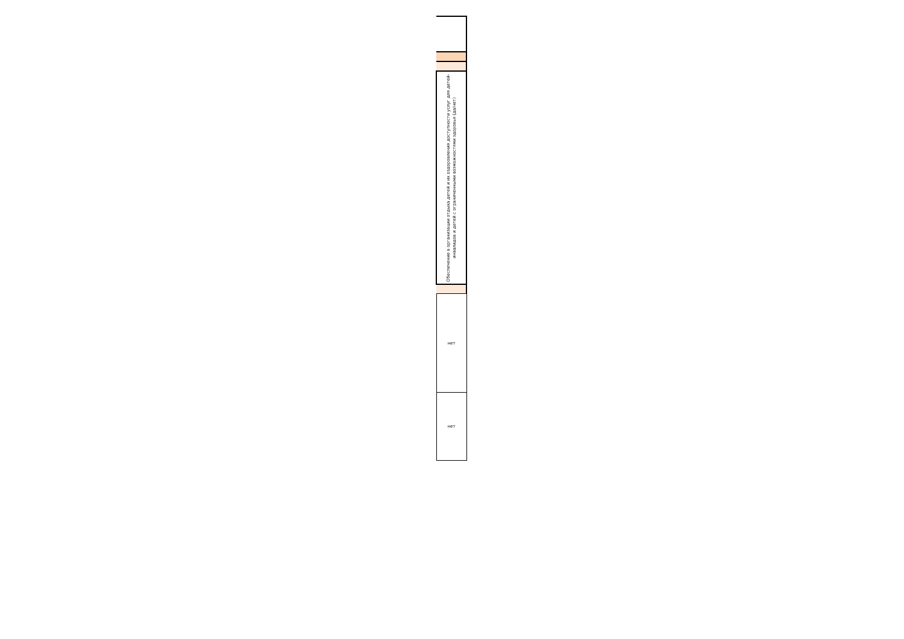| Обеспечение в организации отдыха детей и их оздоровления доступности услуг для детей-инвалидов и детей с ограниченными возможностями здоровья (да/нет) |
| нет |
| нет |